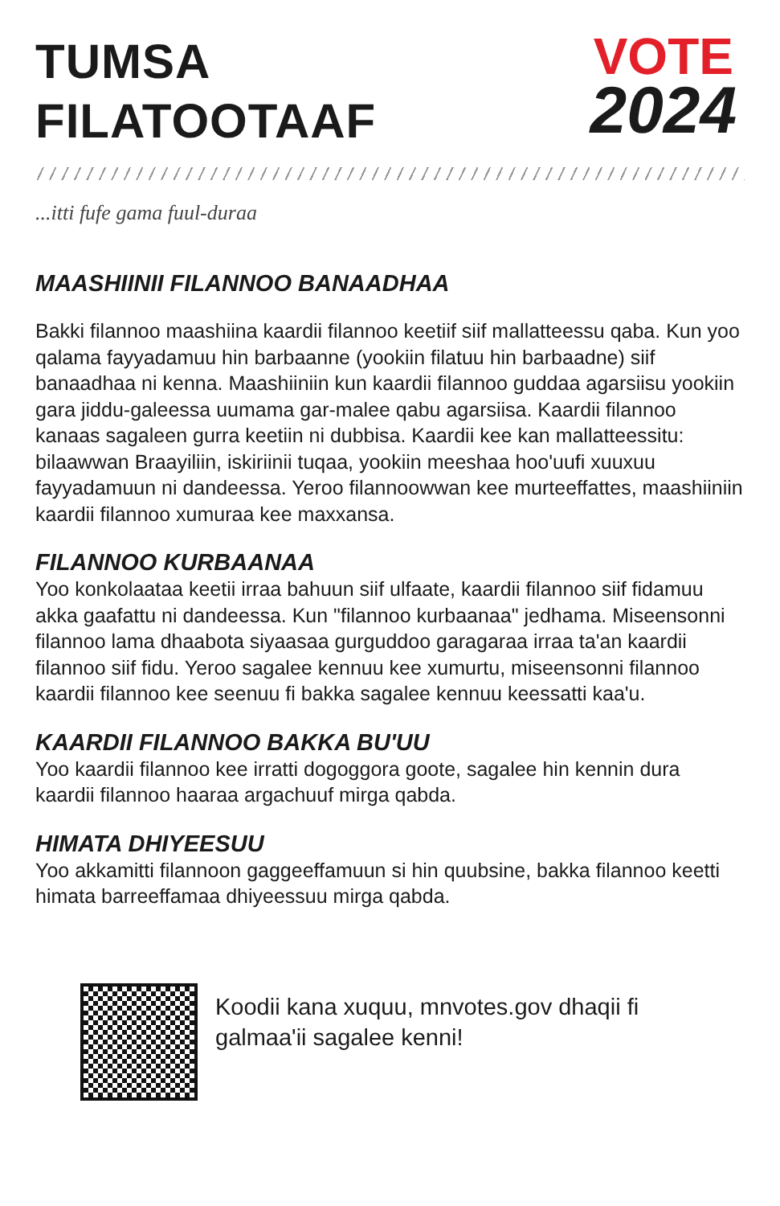TUMSA
FILATOOTAAF
VOTE
2024
...itti fufe gama fuul-duraa
MAASHIINII FILANNOO BANAADHAA
Bakki filannoo maashiina kaardii filannoo keetiif siif mallatteessu qaba. Kun yoo qalama fayyadamuu hin barbaanne (yookiin filatuu hin barbaadne) siif banaadhaa ni kenna. Maashiiniin kun kaardii filannoo guddaa agarsiisu yookiin gara jiddu-galeessa uumama gar-malee qabu agarsiisa. Kaardii filannoo kanaas sagaleen gurra keetiin ni dubbisa. Kaardii kee kan mallatteessitu: bilaawwan Braayiliin, iskiriinii tuqaa, yookiin meeshaa hoo'uufi xuuxuu fayyadamuun ni dandeessa. Yeroo filannoowwan kee murteeffattes, maashiiniin kaardii filannoo xumuraa kee maxxansa.
FILANNOO KURBAANAA
Yoo konkolaataa keetii irraa bahuun siif ulfaate, kaardii filannoo siif fidamuu akka gaafattu ni dandeessa. Kun "filannoo kurbaanaa" jedhama. Miseensonni filannoo lama dhaabota siyaasaa gurguddoo garagaraa irraa ta'an kaardii filannoo siif fidu. Yeroo sagalee kennuu kee xumurtu, miseensonni filannoo kaardii filannoo kee seenuu fi bakka sagalee kennuu keessatti kaa'u.
KAARDII FILANNOO BAKKA BU'UU
Yoo kaardii filannoo kee irratti dogoggora goote, sagalee hin kennin dura kaardii filannoo haaraa argachuuf mirga qabda.
HIMATA DHIYEESUU
Yoo akkamitti filannoon gaggeeffamuun si hin quubsine, bakka filannoo keetti himata barreeffamaa dhiyeessuu mirga qabda.
Koodii kana xuquu, mnvotes.gov dhaqii fi
galmaa'ii sagalee kenni!